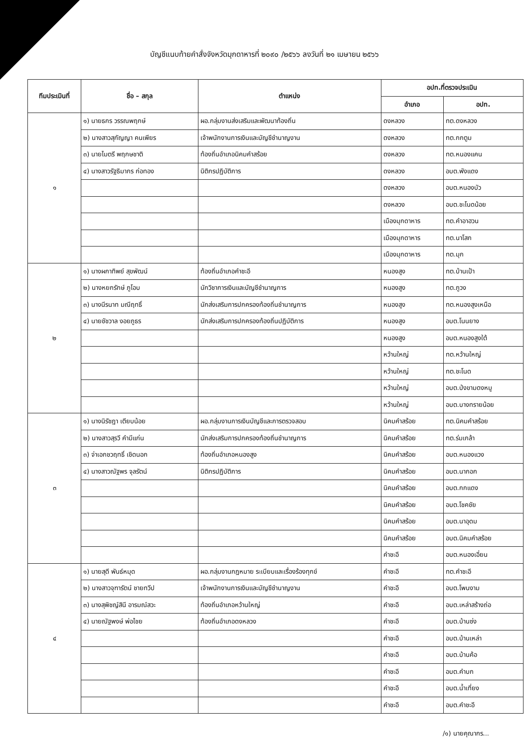บัญชีแนบท้ายคำสั่งจังหวัดมุกดาหารที่ ๒๐๙๐ /๒๕๖๖ ลงวันที่ ๒๑ เมษายน ๒๕๖๖
| ทีมประเมินที่ | ชื่อ – สกุล | ตำแหน่ง | อปท.ที่ตรวจประเมิน | |
| --- | --- | --- | --- | --- |
| | | | อำเภอ | อปท. |
| ๑ | ๑) นายธกร วรรณพฤกษ์ | ผอ.กลุ่มงานส่งเสริมและพัฒนาท้องถิ่น | ดงหลวง | ทต.ดงหลวง |
| | ๒) นางสาวสุกัญญา คนเพียร | เจ้าพนักงานการเงินและบัญชีชำนาญงาน | ดงหลวง | ทต.กกตูม |
| | ๓) นายไมตรี พฤกษชาติ | ท้องถิ่นอำเภอนิคมคำสร้อย | ดงหลวง | ทต.หนองแคน |
| | ๔) นางสาวรัฐธิมากร ก่อทอง | นิติกรปฏิบัติการ | ดงหลวง | อบต.พังแดง |
| | | | ดงหลวง | อบต.หนองบัว |
| | | | ดงหลวง | อบต.ชะโนดน้อย |
| | | | เมืองมุกดาหาร | ทต.คำอาฮวน |
| | | | เมืองมุกดาหาร | ทต.นาโสก |
| | | | เมืองมุกดาหาร | ทต.มุก |
| ๒ | ๑) นางผกาทิพย์ สุขพัฒน์ | ท้องถิ่นอำเภอคำชะอี | หนองสูง | ทต.บ้านเป้า |
| | ๒) นางหยกรักษ์ ภูโอบ | นักวิชาการเงินและบัญชีชำนาญการ | หนองสูง | ทต.ภูวง |
| | ๓) นางนีรนาท มณีฤทธิ์ | นักส่งเสริมการปกครองท้องถิ่นชำนาญการ | หนองสูง | ทต.หนองสูงเหนือ |
| | ๔) นายชัชวาล งอยภูธร | นักส่งเสริมการปกครองท้องถิ่นปฏิบัติการ | หนองสูง | อบต.โนนยาง |
| | | | หนองสูง | อบต.หนองสูงใต้ |
| | | | หว้านใหญ่ | ทต.หว้านใหญ่ |
| | | | หว้านใหญ่ | ทต.ชะโนด |
| | | | หว้านใหญ่ | อบต.ป่งขามดงหมู |
| | | | หว้านใหญ่ | อบต.บางทรายน้อย |
| ๓ | ๑) นางนิรัชฎา เตียบน้อย | ผอ.กลุ่มงานการเงินบัญชีและการตรวจสอบ | นิคมคำสร้อย | ทต.นิคมคำสร้อย |
| | ๒) นางสาวสุรวี คำมีแก่น | นักส่งเสริมการปกครองท้องถิ่นชำนาญการ | นิคมคำสร้อย | ทต.ร่มเกล้า |
| | ๓) จ่าเอกชวฤทธิ์ เชิดนอก | ท้องถิ่นอำเภอหนองสูง | นิคมคำสร้อย | อบต.หนองแวง |
| | ๔) นางสาวณัฐพร จุลรัตน์ | นิติกรปฏิบัติการ | นิคมคำสร้อย | อบต.นากอก |
| | | | นิคมคำสร้อย | อบต.กกแดง |
| | | | นิคมคำสร้อย | อบต.โชคชัย |
| | | | นิคมคำสร้อย | อบต.นาอุดม |
| | | | นิคมคำสร้อย | อบต.นิคมคำสร้อย |
| | | | คำชะอี | อบต.หนองเอี่ยน |
| ๔ | ๑) นายสุดี พันธ์หมุด | ผอ.กลุ่มงานกฎหมาย ระเบียบและเรื่องร้องทุกข์ | คำชะอี | ทต.คำชะอี |
| | ๒) นางสาวจุฑารัตน์ ชายทวีป | เจ้าพนักงานการเงินและบัญชีชำนาญงาน | คำชะอี | อบต.โพนงาม |
| | ๓) นางสุพิชญ์สินี อารมณ์สวะ | ท้องถิ่นอำเภอหว้านใหญ่ | คำชะอี | อบต.เหล่าสร้างถ่อ |
| | ๔) นายณัฐพงษ์ พ่อไชย | ท้องถิ่นอำเภอดงหลวง | คำชะอี | อบต.บ้านซ่ง |
| | | | คำชะอี | อบต.บ้านเหล่า |
| | | | คำชะอี | อบต.บ้านค้อ |
| | | | คำชะอี | อบต.คำบก |
| | | | คำชะอี | อบต.น้ำเที่ยง |
| | | | คำชะอี | อบต.คำชะอี |
/๑) นายคุณากร...